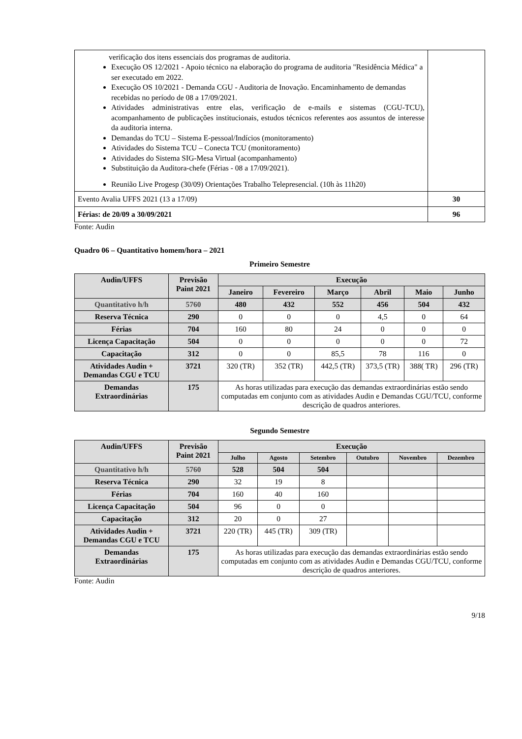| verificação dos itens essenciais dos programas de auditoria. Execução OS 12/2021 - Apoio técnico na elaboração do programa de auditoria "Residência Médica" a ser executado em 2022. Execução OS 10/2021 - Demanda CGU - Auditoria de Inovação. Encaminhamento de demandas recebidas no período de 08 a 17/09/2021. Atividades administrativas entre elas, verificação de e-mails e sistemas (CGU-TCU), acompanhamento de publicações institucionais, estudos técnicos referentes aos assuntos de interesse da auditoria interna. Demandas do TCU – Sistema E-pessoal/Indícios (monitoramento) Atividades do Sistema TCU – Conecta TCU (monitoramento) Atividades do Sistema SIG-Mesa Virtual (acompanhamento) Substituição da Auditora-chefe (Férias - 08 a 17/09/2021). Reunião Live Progesp (30/09) Orientações Trabalho Telepresencial. (10h às 11h20) | |
| Evento Avalia UFFS 2021 (13 a 17/09) | 30 |
| Férias: de 20/09 a 30/09/2021 | 96 |
Fonte: Audin
Quadro 06 – Quantitativo homem/hora – 2021
Primeiro Semestre
| Audin/UFFS | Previsão Paint 2021 | Execução | | | | | |
| --- | --- | --- | --- | --- | --- | --- | --- |
| | | Janeiro | Fevereiro | Março | Abril | Maio | Junho |
| Quantitativo h/h | 5760 | 480 | 432 | 552 | 456 | 504 | 432 |
| Reserva Técnica | 290 | 0 | 0 | 0 | 4,5 | 0 | 64 |
| Férias | 704 | 160 | 80 | 24 | 0 | 0 | 0 |
| Licença Capacitação | 504 | 0 | 0 | 0 | 0 | 0 | 72 |
| Capacitação | 312 | 0 | 0 | 85,5 | 78 | 116 | 0 |
| Atividades Audin + Demandas CGU e TCU | 3721 | 320 (TR) | 352 (TR) | 442,5 (TR) | 373,5 (TR) | 388( TR) | 296 (TR) |
| Demandas Extraordinárias | 175 | As horas utilizadas para execução das demandas extraordinárias estão sendo computadas em conjunto com as atividades Audin e Demandas CGU/TCU, conforme descrição de quadros anteriores. | | | | | |
Segundo Semestre
| Audin/UFFS | Previsão Paint 2021 | Execução | | | | | |
| --- | --- | --- | --- | --- | --- | --- | --- |
| | | Julho | Agosto | Setembro | Outubro | Novembro | Dezembro |
| Quantitativo h/h | 5760 | 528 | 504 | 504 | | | |
| Reserva Técnica | 290 | 32 | 19 | 8 | | | |
| Férias | 704 | 160 | 40 | 160 | | | |
| Licença Capacitação | 504 | 96 | 0 | 0 | | | |
| Capacitação | 312 | 20 | 0 | 27 | | | |
| Atividades Audin + Demandas CGU e TCU | 3721 | 220 (TR) | 445 (TR) | 309 (TR) | | | |
| Demandas Extraordinárias | 175 | As horas utilizadas para execução das demandas extraordinárias estão sendo computadas em conjunto com as atividades Audin e Demandas CGU/TCU, conforme descrição de quadros anteriores. | | | | | |
Fonte: Audin
9/18